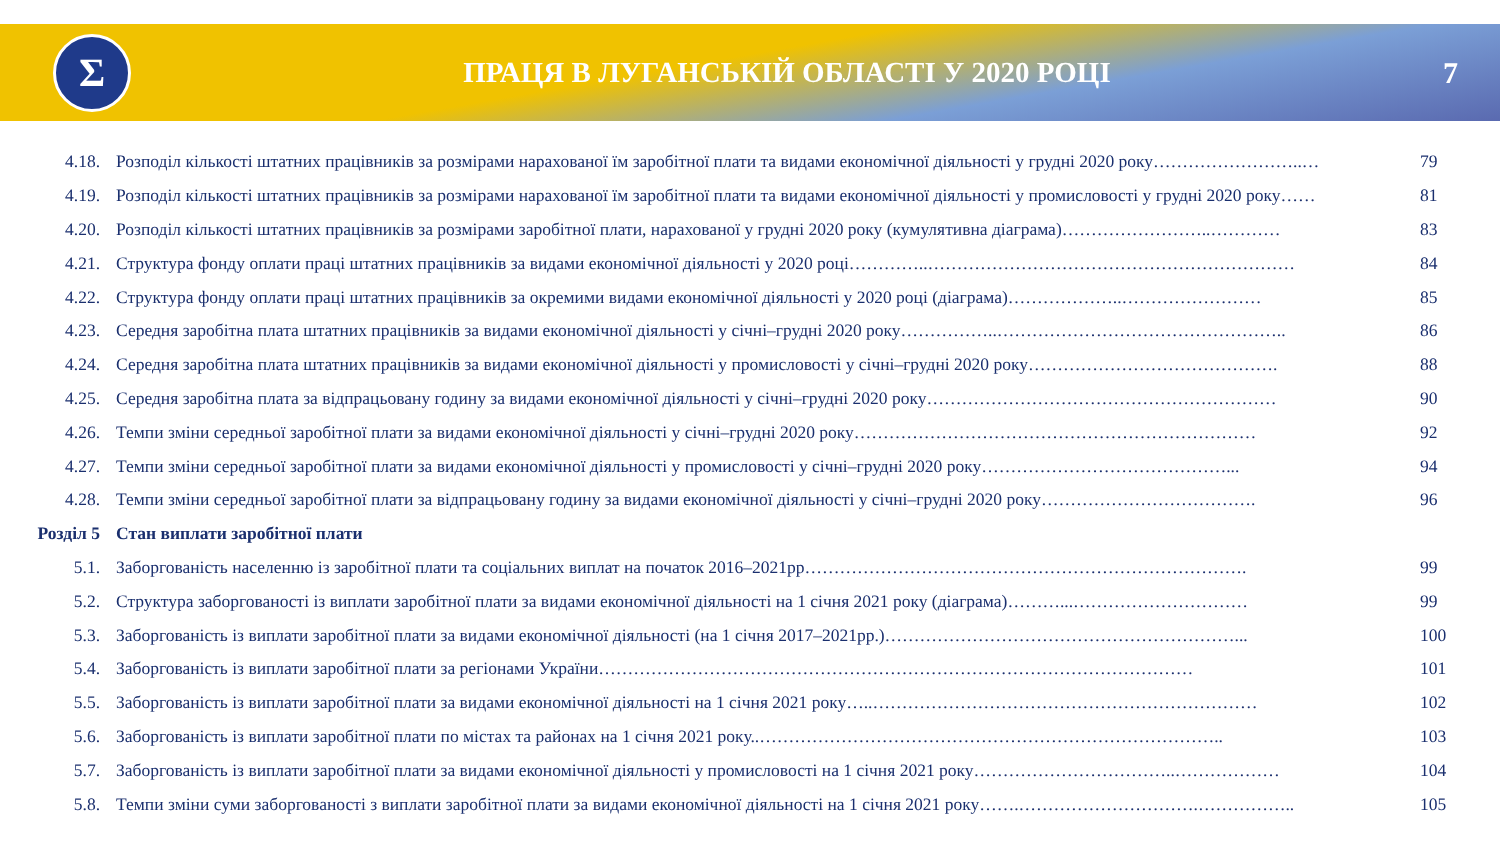Σ
ПРАЦЯ В ЛУГАНСЬКІЙ ОБЛАСТІ У 2020 РОЦІ
7
| 4.18. | Розподіл кількості штатних працівників за розмірами нарахованої їм заробітної плати та видами економічної діяльності у грудні 2020 року……………………..… | 79 |
| 4.19. | Розподіл кількості штатних працівників за розмірами нарахованої їм заробітної плати та видами економічної діяльності у промисловості у грудні 2020 року…… | 81 |
| 4.20. | Розподіл кількості штатних працівників за розмірами заробітної плати, нарахованої у грудні 2020 року (кумулятивна діаграма)……………………..………… | 83 |
| 4.21. | Структура фонду оплати праці штатних працівників за видами економічної діяльності у 2020 році…………..……………………………………………………… | 84 |
| 4.22. | Структура фонду оплати праці штатних працівників за окремими видами економічної діяльності у 2020 році (діаграма)………………..…………………… | 85 |
| 4.23. | Середня заробітна плата штатних працівників за видами економічної діяльності у січні–грудні 2020 року……………..………………………………………….. | 86 |
| 4.24. | Середня заробітна плата штатних працівників за видами економічної діяльності у промисловості у січні–грудні 2020 року……………………………………. | 88 |
| 4.25. | Середня заробітна плата за відпрацьовану годину за видами економічної діяльності у січні–грудні 2020 року…………………………………………………… | 90 |
| 4.26. | Темпи зміни середньої заробітної плати за видами економічної діяльності у січні–грудні 2020 року…………………………………………………………… | 92 |
| 4.27. | Темпи зміни середньої заробітної плати за видами економічної діяльності у промисловості у січні–грудні 2020 року……………………………………... | 94 |
| 4.28. | Темпи зміни середньої заробітної плати за відпрацьовану годину за видами економічної діяльності у січні–грудні 2020 року………………………………. | 96 |
| Розділ 5 | Стан виплати заробітної плати | |
| 5.1. | Заборгованість населенню із заробітної плати та соціальних виплат на початок 2016–2021рр…………………………………………………………………. | 99 |
| 5.2. | Структура заборгованості із виплати заробітної плати за видами економічної діяльності на 1 січня 2021 року (діаграма)………...………………………… | 99 |
| 5.3. | Заборгованість із виплати заробітної плати за видами економічної діяльності (на 1 січня 2017–2021рр.)……………………………………………………... | 100 |
| 5.4. | Заборгованість із виплати заробітної плати за регіонами України………………………………………………………………………………………… | 101 |
| 5.5. | Заборгованість із виплати заробітної плати за видами економічної діяльності на 1 січня 2021 року…..………………………………………………………… | 102 |
| 5.6. | Заборгованість із виплати заробітної плати по містах та районах на 1 січня 2021 року..…………………………………………………………………….. | 103 |
| 5.7. | Заборгованість із виплати заробітної плати за видами економічної діяльності у промисловості на 1 січня 2021 року……………………………..……………… | 104 |
| 5.8. | Темпи зміни суми заборгованості з виплати заробітної плати за видами економічної діяльності на 1 січня 2021 року…….………………………….…………….. | 105 |